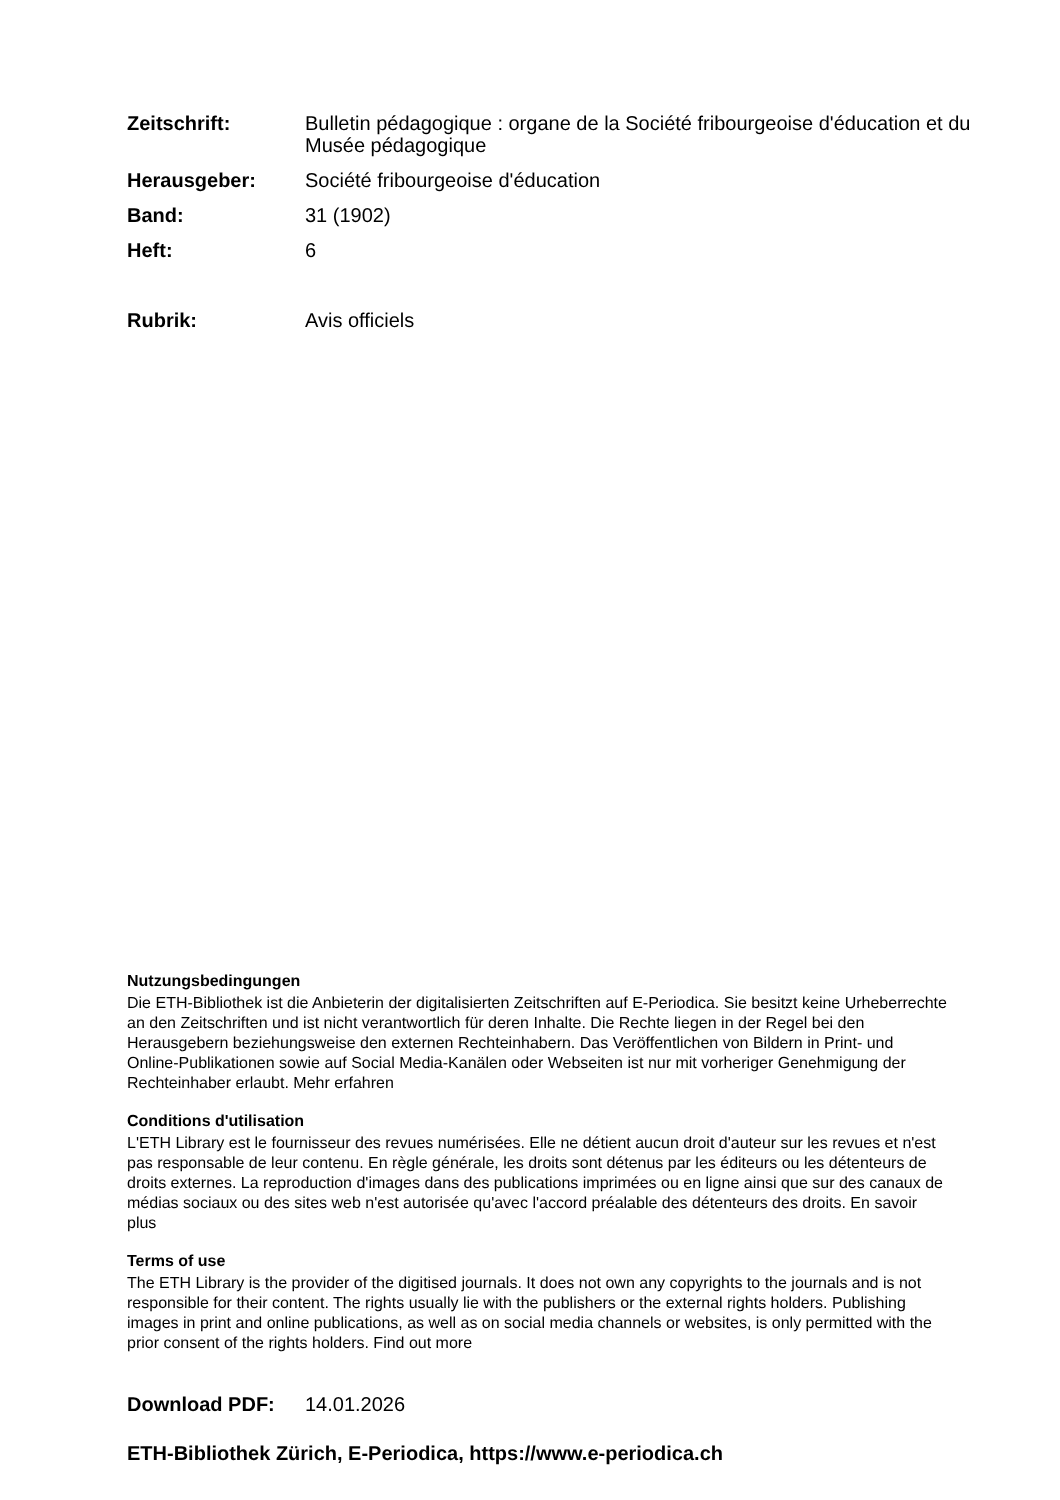Zeitschrift: Bulletin pédagogique : organe de la Société fribourgeoise d'éducation et du Musée pédagogique
Herausgeber: Société fribourgeoise d'éducation
Band: 31 (1902)
Heft: 6
Rubrik: Avis officiels
Nutzungsbedingungen
Die ETH-Bibliothek ist die Anbieterin der digitalisierten Zeitschriften auf E-Periodica. Sie besitzt keine Urheberrechte an den Zeitschriften und ist nicht verantwortlich für deren Inhalte. Die Rechte liegen in der Regel bei den Herausgebern beziehungsweise den externen Rechteinhabern. Das Veröffentlichen von Bildern in Print- und Online-Publikationen sowie auf Social Media-Kanälen oder Webseiten ist nur mit vorheriger Genehmigung der Rechteinhaber erlaubt. Mehr erfahren
Conditions d'utilisation
L'ETH Library est le fournisseur des revues numérisées. Elle ne détient aucun droit d'auteur sur les revues et n'est pas responsable de leur contenu. En règle générale, les droits sont détenus par les éditeurs ou les détenteurs de droits externes. La reproduction d'images dans des publications imprimées ou en ligne ainsi que sur des canaux de médias sociaux ou des sites web n'est autorisée qu'avec l'accord préalable des détenteurs des droits. En savoir plus
Terms of use
The ETH Library is the provider of the digitised journals. It does not own any copyrights to the journals and is not responsible for their content. The rights usually lie with the publishers or the external rights holders. Publishing images in print and online publications, as well as on social media channels or websites, is only permitted with the prior consent of the rights holders. Find out more
Download PDF: 14.01.2026
ETH-Bibliothek Zürich, E-Periodica, https://www.e-periodica.ch